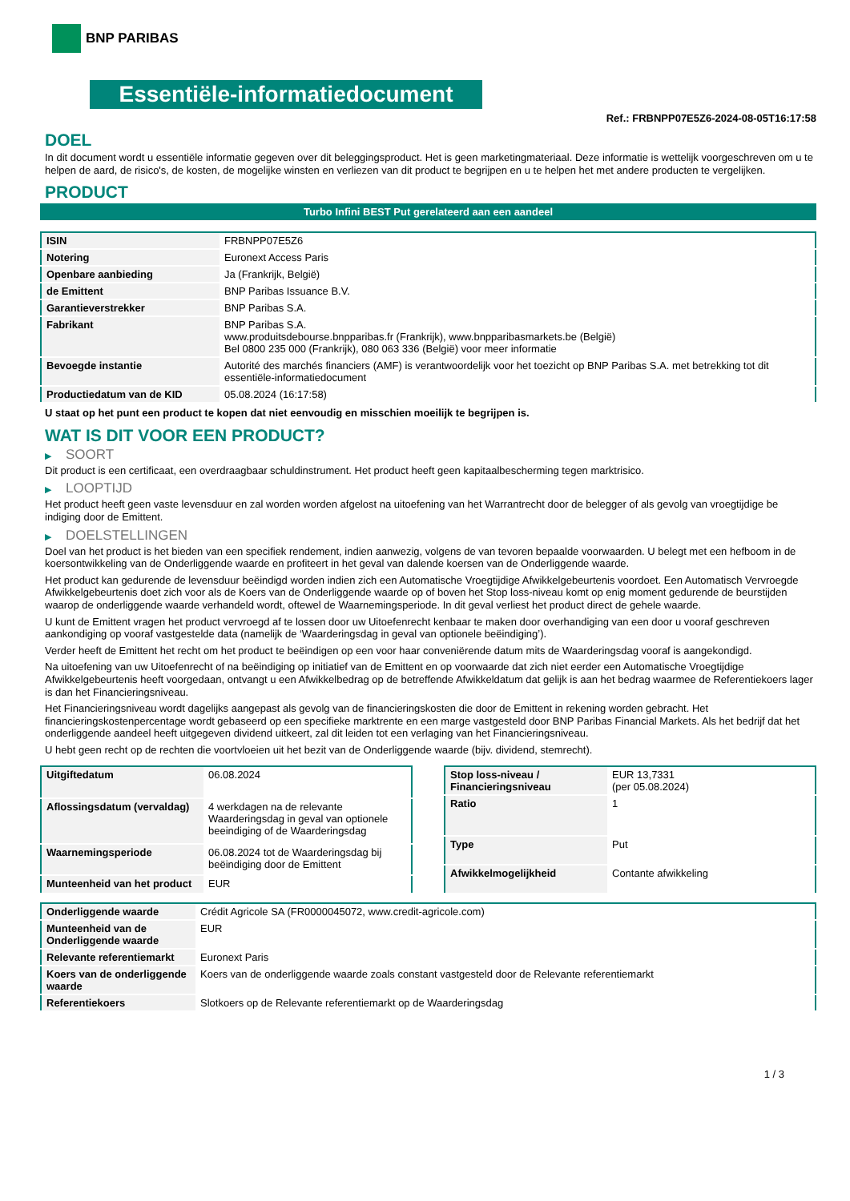BNP PARIBAS
Essentiële-informatiedocument
Ref.: FRBNPP07E5Z6-2024-08-05T16:17:58
DOEL
In dit document wordt u essentiële informatie gegeven over dit beleggingsproduct. Het is geen marketingmateriaal. Deze informatie is wettelijk voorgeschreven om u te helpen de aard, de risico's, de kosten, de mogelijke winsten en verliezen van dit product te begrijpen en u te helpen het met andere producten te vergelijken.
PRODUCT
Turbo Infini BEST Put gerelateerd aan een aandeel
| ISIN | FRBNPP07E5Z6 |
| Notering | Euronext Access Paris |
| Openbare aanbieding | Ja (Frankrijk, België) |
| de Emittent | BNP Paribas Issuance B.V. |
| Garantieverstrekker | BNP Paribas S.A. |
| Fabrikant | BNP Paribas S.A. www.produitsdebourse.bnpparibas.fr (Frankrijk), www.bnpparibasmarkets.be (België) Bel 0800 235 000 (Frankrijk), 080 063 336 (België) voor meer informatie |
| Bevoegde instantie | Autorité des marchés financiers (AMF) is verantwoordelijk voor het toezicht op BNP Paribas S.A. met betrekking tot dit essentiële-informatiedocument |
| Productiedatum van de KID | 05.08.2024 (16:17:58) |
U staat op het punt een product te kopen dat niet eenvoudig en misschien moeilijk te begrijpen is.
WAT IS DIT VOOR EEN PRODUCT?
▶ SOORT
Dit product is een certificaat, een overdraagbaar schuldinstrument. Het product heeft geen kapitaalbescherming tegen marktrisico.
▶ LOOPTIJD
Het product heeft geen vaste levensduur en zal worden worden afgelost na uitoefening van het Warrantrecht door de belegger of als gevolg van vroegtijdige be indiging door de Emittent.
▶ DOELSTELLINGEN
Doel van het product is het bieden van een specifiek rendement, indien aanwezig, volgens de van tevoren bepaalde voorwaarden. U belegt met een hefboom in de koersontwikkeling van de Onderliggende waarde en profiteert in het geval van dalende koersen van de Onderliggende waarde.
Het product kan gedurende de levensduur beëindigd worden indien zich een Automatische Vroegtijdige Afwikkelgebeurtenis voordoet. Een Automatisch Vervroegde Afwikkelgebeurtenis doet zich voor als de Koers van de Onderliggende waarde op of boven het Stop loss-niveau komt op enig moment gedurende de beurstijden waarop de onderliggende waarde verhandeld wordt, oftewel de Waarnemingsperiode. In dit geval verliest het product direct de gehele waarde.
U kunt de Emittent vragen het product vervroegd af te lossen door uw Uitoefenrecht kenbaar te maken door overhandiging van een door u vooraf geschreven aankondiging op vooraf vastgestelde data (namelijk de ‘Waarderingsdag in geval van optionele beëindiging’).
Verder heeft de Emittent het recht om het product te beëindigen op een voor haar conveniërende datum mits de Waarderingsdag vooraf is aangekondigd.
Na uitoefening van uw Uitoefenrecht of na beëindiging op initiatief van de Emittent en op voorwaarde dat zich niet eerder een Automatische Vroegtijdige Afwikkelgebeurtenis heeft voorgedaan, ontvangt u een Afwikkelbedrag op de betreffende Afwikkeldatum dat gelijk is aan het bedrag waarmee de Referentiekoers lager is dan het Financieringsniveau.
Het Financieringsniveau wordt dagelijks aangepast als gevolg van de financieringskosten die door de Emittent in rekening worden gebracht. Het financieringskostenpercentage wordt gebaseerd op een specifieke marktrente en een marge vastgesteld door BNP Paribas Financial Markets. Als het bedrijf dat het onderliggende aandeel heeft uitgegeven dividend uitkeert, zal dit leiden tot een verlaging van het Financieringsniveau.
U hebt geen recht op de rechten die voortvloeien uit het bezit van de Onderliggende waarde (bijv. dividend, stemrecht).
| Uitgiftedatum | 06.08.2024 |
| Aflossingsdatum (vervaldag) | 4 werkdagen na de relevante Waarderingsdag in geval van optionele beeindiging of de Waarderingsdag |
| Waarnemingsperiode | 06.08.2024 tot de Waarderingsdag bij beëindiging door de Emittent |
| Munteenheid van het product | EUR |
| Stop loss-niveau / Financieringsniveau | EUR 13,7331 (per 05.08.2024) |
| Ratio | 1 |
| Type | Put |
| Afwikkelmogelijkheid | Contante afwikkeling |
| Onderliggende waarde | Crédit Agricole SA (FR0000045072, www.credit-agricole.com) |
| Munteenheid van de Onderliggende waarde | EUR |
| Relevante referentiemarkt | Euronext Paris |
| Koers van de onderliggende waarde | Koers van de onderliggende waarde zoals constant vastgesteld door de Relevante referentiemarkt |
| Referentiekoers | Slotkoers op de Relevante referentiemarkt op de Waarderingsdag |
1 / 3